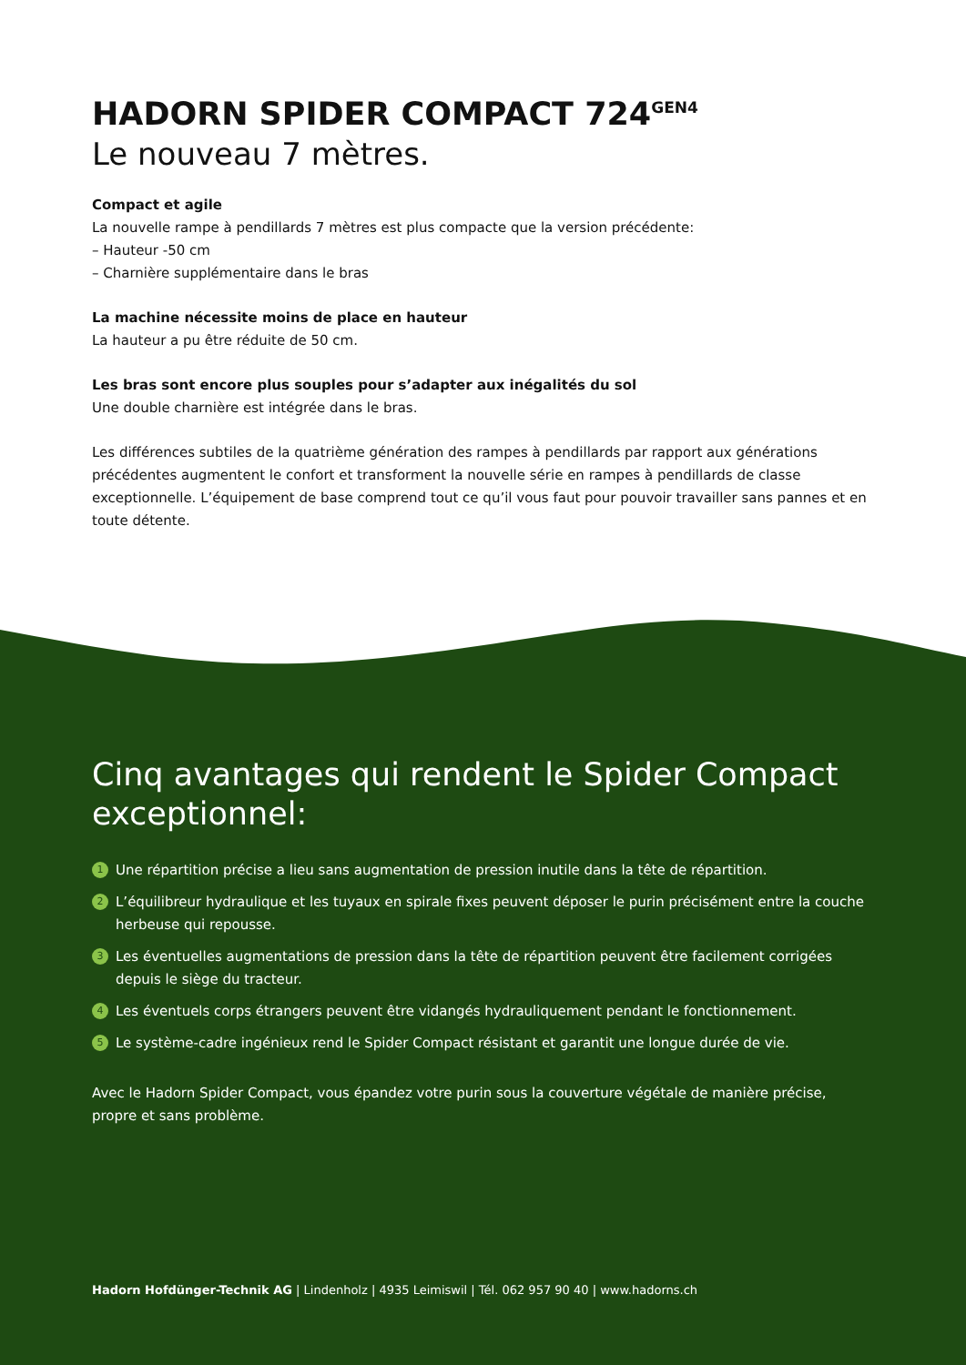HADORN SPIDER COMPACT 724<sup>GEN4</sup>
Le nouveau 7 mètres.
Compact et agile
La nouvelle rampe à pendillards 7 mètres est plus compacte que la version précédente:
– Hauteur -50 cm
– Charnière supplémentaire dans le bras
La machine nécessite moins de place en hauteur
La hauteur a pu être réduite de 50 cm.
Les bras sont encore plus souples pour s’adapter aux inégalités du sol
Une double charnière est intégrée dans le bras.
Les différences subtiles de la quatrième génération des rampes à pendillards par rapport aux générations précédentes augmentent le confort et transforment la nouvelle série en rampes à pendillards de classe exceptionnelle. L’équipement de base comprend tout ce qu’il vous faut pour pouvoir travailler sans pannes et en toute détente.
Cinq avantages qui rendent le Spider Compact exceptionnel:
1 Une répartition précise a lieu sans augmentation de pression inutile dans la tête de répartition.
2 L’équilibreur hydraulique et les tuyaux en spirale fixes peuvent déposer le purin précisément entre la couche herbeuse qui repousse.
3 Les éventuelles augmentations de pression dans la tête de répartition peuvent être facilement corrigées depuis le siège du tracteur.
4 Les éventuels corps étrangers peuvent être vidangés hydrauliquement pendant le fonctionnement.
5 Le système-cadre ingénieux rend le Spider Compact résistant et garantit une longue durée de vie.
Avec le Hadorn Spider Compact, vous épandez votre purin sous la couverture végétale de manière précise, propre et sans problème.
Hadorn Hofdünger-Technik AG | Lindenholz | 4935 Leimiswil | Tél. 062 957 90 40 | www.hadorns.ch